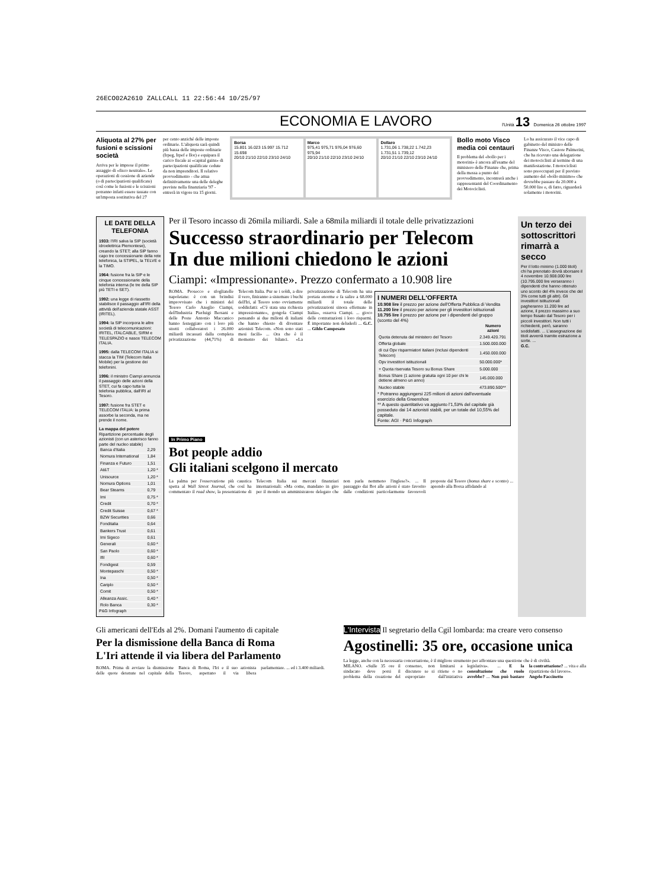26ECO02A2610 ZALLCALL 11 22:56:44 10/25/97
ECONOMIA E LAVORO
l'Unità 13 Domenica 26 ottobre 1997
Aliquota al 27% per fusioni e scissioni società
Arriva per le imprese il primo assaggio di «fisco neutrale». Le operazioni di cessione di aziende (o di partecipazioni qualificate) così come le fusioni e le scissioni potranno infatti essere tassate con un'imposta sostitutiva del 27
per cento anziché delle imposte ordinarie. L'aliquota sarà quindi più bassa delle imposte ordinarie (Irpeg, Irpef e Ilor) e equipara il carico fiscale ai «capital gains» di partecipazioni qualificate cedute da non imprenditori. Il relativo provvedimento - che attua definitivamente una delle deleghe previste nella finanziaria '97 - entrerà in vigore tra 15 giorni.
Borsa
15.801 16.023 15.997 15.712 15.698
20/10 21/10 22/10 23/10 24/10
Marco
975,41 975,71 976,04 976,60 975,94
20/10 21/10 22/10 23/10 24/10
Dollaro
1.731,06 1.738,22 1.742,23 1.731,51 1.739,12
20/10 21/10 22/10 23/10 24/10
Bollo moto Visco media coi centauri
Il problema del «bollo per i motorini» è ancora all'esame del ministero delle Finanze che, prima della messa a punto del provvedimento, incontrerà anche i rappresentanti del Coordinamento dei Motociclisti.
Lo ha assicurato il vice capo di gabinetto del ministro delle Finanze Visco, Castore Palmerini, che ha ricevuto una delegazione dei motociclisti al termine di una manifestazione. I motociclisti sono preoccupati per il previsto aumento del «bollo minimo» che dovrebbe passare da 20.000 a 50.000 lire e, di fatto, riguarderà solamente i motorini.
LE DATE DELLA TELEFONIA
1933: l'IRI salva la SIP (società idroelettrica Piemontese), creando la STET; alla SIP fanno capo tre concessionarie della rete telefonica, la STIPEL, la TELVE e la TIMO.
1964: fusione fra la SIP e le cinque concessionarie della telefonia interna (le tre della SIP più TETI e SET).
1992: una legge di riassetto stabilisce il passaggio all'IRI della attività dell'azienda statale ASST (IRITEL).
1994: la SIP incorpora le altre società di telecomunicazioni: IRITEL, ITALCABLE, SIRM e TELESPAZIO e nasce TELECOM ITALIA.
1995: dalla TELECOM ITALIA si stacca la TIM (Telecom Italia Mobile) per la gestione dei telefonini.
1996: il ministro Ciampi annuncia il passaggio delle azioni della STET, cui fa capo tutta la telefonia pubblica, dall'IRI al Tesoro.
1997: fusione fra STET e TELECOM ITALIA: la prima assorbe la seconda, ma ne prende il nome.
La mappa del potere
Ripartizione percentuale degli azionisti (con un asterisco fanno parte del nucleo stabile)
| Banca d'Italia | 2,29 |
| Nomura International | 1,84 |
| Finanza e Futuro | 1,51 |
| At&T | 1,20 * |
| Unisource | 1,20 * |
| Nomura Options | 1,01 |
| Bear Stearns | 0,79 |
| Imi | 0,75 * |
| Credit | 0,70 * |
| Credit Suisse | 0,67 * |
| BZW Securities | 0,66 |
| Fonditalia | 0,64 |
| Bankers Trust | 0,61 |
| Imi Sigeco | 0,61 |
| Generali | 0,60 * |
| San Paolo | 0,60 * |
| Ifil | 0,60 * |
| Fondigest | 0,59 |
| Montepaschi | 0,50 * |
| Ina | 0,50 * |
| Cariplo | 0,50 * |
| Comit | 0,50 * |
| Alleanza Assic. | 0,40 * |
| Rolo Banca | 0,30 * |
P&G Infograph
Per il Tesoro incasso di 26mila miliardi. Sale a 68mila miliardi il totale delle privatizzazioni
Successo straordinario per Telecom
In due milioni chiedono le azioni
Ciampi: «Impressionante». Prezzo confermato a 10.908 lire
I NUMERI DELL'OFFERTA
10.908 lire il prezzo per azione dell'Offerta Pubblica di Vendita
11.200 lire il prezzo per azione per gli investitori istituzionali
10.795 lire il prezzo per azione per i dipendenti del gruppo (sconto del 4%)
| | Numero azioni |
| --- | --- |
| Quota detenuta dal ministero del Tesoro | 2.349.420.791 |
| Offerta globale | 1.500.000.000 |
| di cui Opv risparmiatori italiani (inclusi dipendenti Telecom) | 1.450.000.000 |
| Opv investitori istituzionali | 50.000.000* |
| + Quota riservata Tesoro su Bonus Share | 5.000.000 |
| Bonus Share (1 azione gratuita ogni 10 per chi le detiene almeno un anno) | 145.000.000 |
| Nucleo stabile | 473.890.500** |
* Potranno aggiungersi 225 milioni di azioni dall'eventuale esercizio della Greenshoe
** A questo quantitativo va aggiunto l'1,53% del capitale già posseduto dai 14 azionisti stabili, per un totale del 10,55% del capitale.
Fonte: AGI · P&G Infograph
ROMA. Prosecco e sfogliatelle napoletane: è con un brindisi improvvisato che i ministri del Tesoro Carlo Azeglio Ciampi, dell'Industria Pierluigi Bersani e delle Poste Antonio Maccanico hanno festeggiato con i loro più stretti collaboratori i 26.000 miliardi incassati dalla completa privatizzazione (44,71%) di Telecom Italia. Pur se i soldi, a dire il vero, finiranno a sistemare i buchi dell'Iri, al Tesoro sono ovviamente soddisfatti: «C'è stata una richiesta impressionante», gongola Ciampi pensando ai due milioni di italiani che hanno chiesto di diventare azionisti Telecom. «Non sono stati mesi facili» ... Ora che è il momento dei bilanci. «La privatizzazione di Telecom ha una portata enorme e fa salire a 68.000 miliardi il totale delle privatizzazioni sinora effettuate in Italia», osserva Ciampi. ... gioco delle contrattazioni i loro risparmi. È importante non deluderli ... G.C. ... Gildo Campesato
In Primo Piano
Bot people addio
Gli italiani scelgono il mercato
La palma per l'osservazione più caustica spetta al Wall Street Journal, che così ha commentato il road show, la presentazione di Telecom Italia sui mercati finanziari internazionali: «Ma come, mandano in giro per il mondo un amministratore delegato che non parla nemmeno l'inglese?». ... Il passaggio dai Bot alle azioni è stato favorito dalle condizioni particolarmente favorevoli proposte dal Tesoro (bonus share e sconto) ... aprendo alla Borsa affidando al
Un terzo dei sottoscrittori rimarrà a secco
Per il lotto minimo (1.000 titoli) chi ha prenotato dovrà sborsare il 4 novembre 10.908.000 lire (10.795.000 lire verseranno i dipendenti che hanno ottenuto uno sconto del 4% invece che del 3% come tutti gli altri). Gli investitori istituzionali pagheranno 11.200 lire ad azione, il prezzo massimo a suo tempo fissato dal Tesoro per i piccoli investitori. Non tutti i richiedenti, però, saranno soddisfatti. ... L'assegnazione dei titoli avverrà tramite estrazione a sorte. ...
G.C.
Gli americani dell'Eds al 2%. Domani l'aumento di capitale
Per la dismissione della Banca di Roma
L'Iri attende il via libera del Parlamento
ROMA. Prima di avviare la dismissione delle quote detenute nel capitale della Banca di Roma, l'Iri e il suo azionista Tesoro, aspettano il via libera parlamentare. ... ed i 3.400 miliardi.
L'Intervista Il segretario della Cgil lombarda: ma creare vero consenso
Agostinelli: 35 ore, occasione unica
La legge, anche con la necessaria concertazione, è il migliore strumento per affrontare una questione che è di civiltà.
MILANO. «Sulle 35 ore il sindacato deve porsi il problema della creazione del consenso, non limitarsi a discutere se si ritiene o no espropriato dall'iniziativa legislativa». ... E la consultazione che ruolo avrebbe? ... Non può bastare la contrattazione? ... vita e alla ripartizione del lavoro».
Angelo Faccinetto